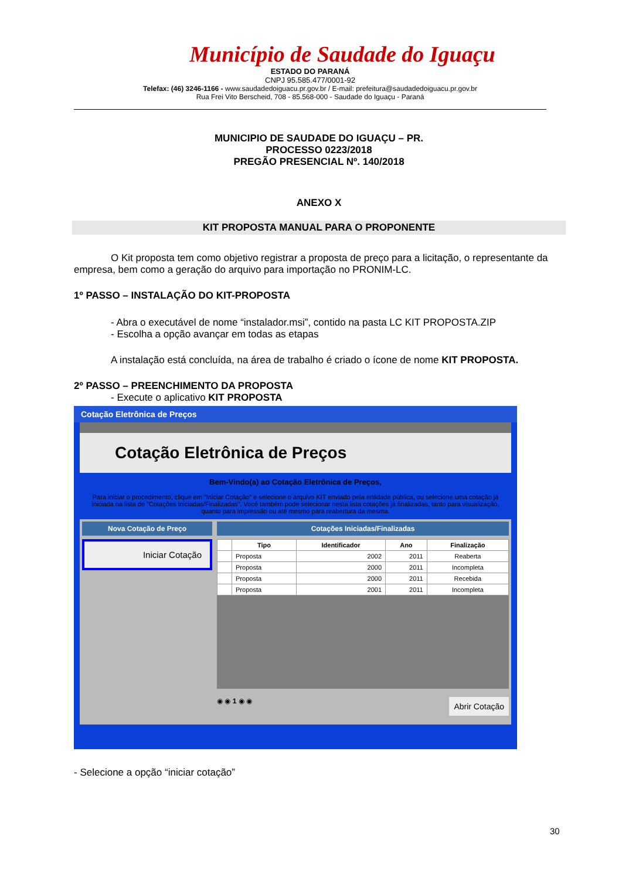Município de Saudade do Iguaçu
ESTADO DO PARANÁ
CNPJ 95.585.477/0001-92
Telefax: (46) 3246-1166 - www.saudadedoiguacu.pr.gov.br / E-mail: prefeitura@saudadedoiguacu.pr.gov.br
Rua Frei Vito Berscheid, 708 - 85.568-000 - Saudade do Iguaçu - Paraná
MUNICIPIO DE SAUDADE DO IGUAÇU – PR.
PROCESSO 0223/2018
PREGÃO PRESENCIAL Nº. 140/2018
ANEXO X
KIT PROPOSTA MANUAL PARA O PROPONENTE
O Kit proposta tem como objetivo registrar a proposta de preço para a licitação, o representante da empresa, bem como a geração do arquivo para importação no PRONIM-LC.
1º PASSO – INSTALAÇÃO DO KIT-PROPOSTA
- Abra o executável de nome “instalador.msi”, contido na pasta LC KIT PROPOSTA.ZIP
- Escolha a opção avançar em todas as etapas
A instalação está concluída, na área de trabalho é criado o ícone de nome KIT PROPOSTA.
2º PASSO – PREENCHIMENTO DA PROPOSTA
- Execute o aplicativo KIT PROPOSTA
Cotação Eletrônica de Preços
Cotação Eletrônica de Preços
Bem-Vindo(a) ao Cotação Eletrônica de Preços,
Para iniciar o procedimento, clique em "Iniciar Cotação" e selecione o arquivo KIT enviado pela entidade pública, ou selecione uma cotação já iniciada na lista de "Cotações Iniciadas/Finalizadas". Você também pode selecionar nesta lista cotações já finalizadas, tanto para visualização, quanto para impressão ou até mesmo para reabertura da mesma.
Nova Cotação de Preço
Iniciar Cotação
Cotações Iniciadas/Finalizadas
| | Tipo | Identificador | Ano | Finalização |
| --- | --- | --- | --- | --- |
| | Proposta | 2002 | 2011 | Reaberta |
| | Proposta | 2000 | 2011 | Incompleta |
| | Proposta | 2000 | 2011 | Recebida |
| | Proposta | 2001 | 2011 | Incompleta |
◉ ◉ 1 ◉ ◉ Abrir Cotação
- Selecione a opção “iniciar cotação”
30